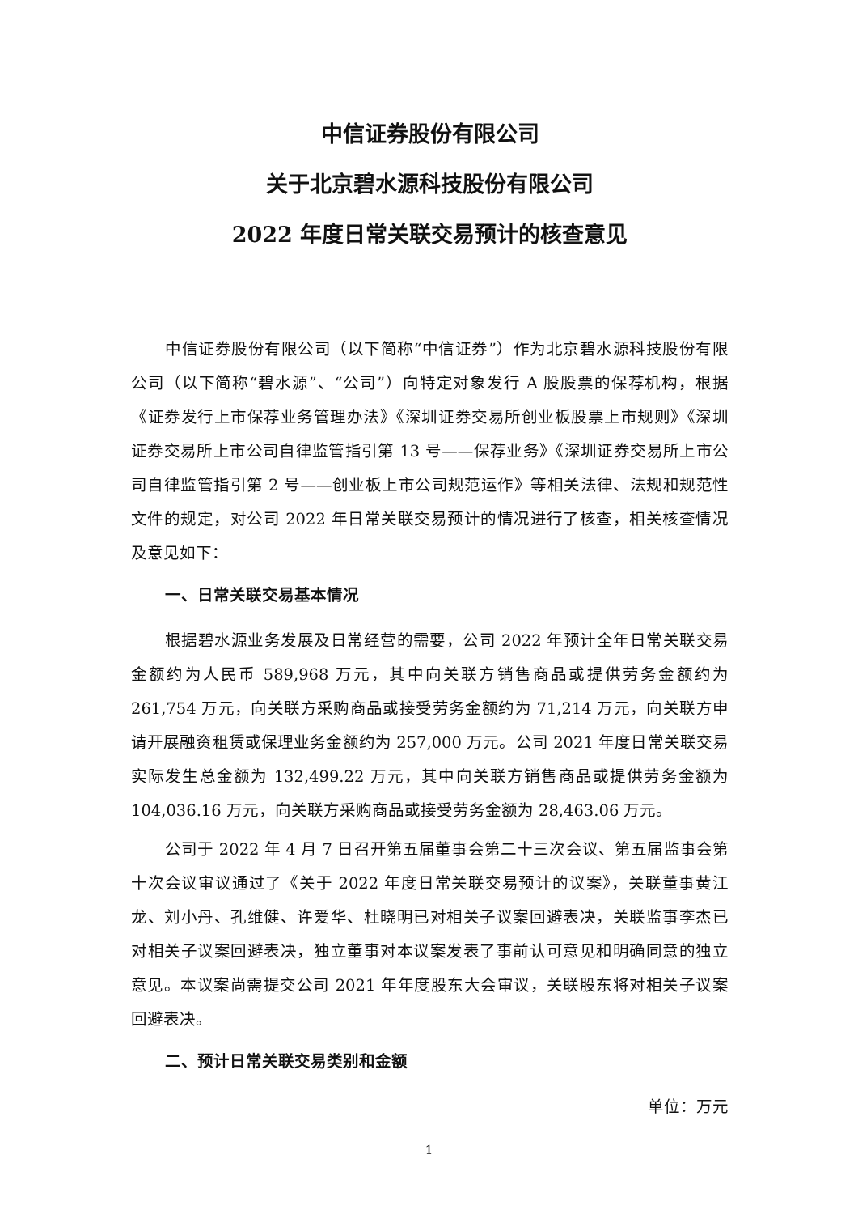中信证券股份有限公司
关于北京碧水源科技股份有限公司
2022 年度日常关联交易预计的核查意见
中信证券股份有限公司（以下简称“中信证券”）作为北京碧水源科技股份有限公司（以下简称“碧水源”、“公司”）向特定对象发行 A 股股票的保荐机构，根据《证券发行上市保荐业务管理办法》《深圳证券交易所创业板股票上市规则》《深圳证券交易所上市公司自律监管指引第 13 号——保荐业务》《深圳证券交易所上市公司自律监管指引第 2 号——创业板上市公司规范运作》等相关法律、法规和规范性文件的规定，对公司 2022 年日常关联交易预计的情况进行了核查，相关核查情况及意见如下：
一、日常关联交易基本情况
根据碧水源业务发展及日常经营的需要，公司 2022 年预计全年日常关联交易金额约为人民币 589,968 万元，其中向关联方销售商品或提供劳务金额约为 261,754 万元，向关联方采购商品或接受劳务金额约为 71,214 万元，向关联方申请开展融资租赁或保理业务金额约为 257,000 万元。公司 2021 年度日常关联交易实际发生总金额为 132,499.22 万元，其中向关联方销售商品或提供劳务金额为 104,036.16 万元，向关联方采购商品或接受劳务金额为 28,463.06 万元。
公司于 2022 年 4 月 7 日召开第五届董事会第二十三次会议、第五届监事会第十次会议审议通过了《关于 2022 年度日常关联交易预计的议案》，关联董事黄江龙、刘小丹、孔维健、许爱华、杜晓明已对相关子议案回避表决，关联监事李杰已对相关子议案回避表决，独立董事对本议案发表了事前认可意见和明确同意的独立意见。本议案尚需提交公司 2021 年年度股东大会审议，关联股东将对相关子议案回避表决。
二、预计日常关联交易类别和金额
单位：万元
1